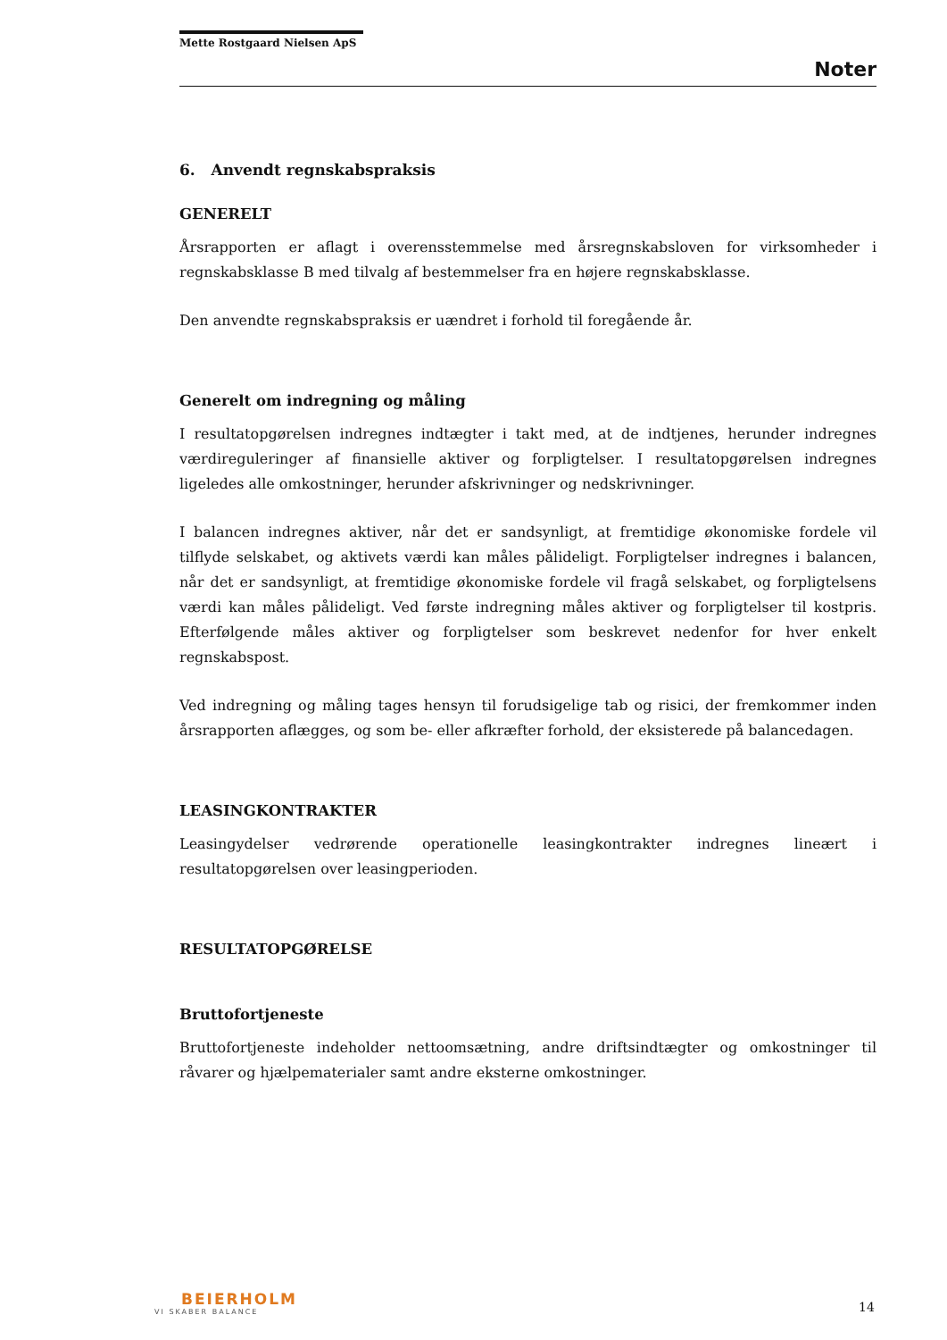Mette Rostgaard Nielsen ApS
Noter
6. Anvendt regnskabspraksis
GENERELT
Årsrapporten er aflagt i overensstemmelse med årsregnskabsloven for virksomheder i regnskabsklasse B med tilvalg af bestemmelser fra en højere regnskabsklasse.
Den anvendte regnskabspraksis er uændret i forhold til foregående år.
Generelt om indregning og måling
I resultatopgørelsen indregnes indtægter i takt med, at de indtjenes, herunder indregnes værdireguleringer af finansielle aktiver og forpligtelser. I resultatopgørelsen indregnes ligeledes alle omkostninger, herunder afskrivninger og nedskrivninger.
I balancen indregnes aktiver, når det er sandsynligt, at fremtidige økonomiske fordele vil tilflyde selskabet, og aktivets værdi kan måles pålideligt. Forpligtelser indregnes i balancen, når det er sandsynligt, at fremtidige økonomiske fordele vil fragå selskabet, og forpligtelsens værdi kan måles pålideligt. Ved første indregning måles aktiver og forpligtelser til kostpris. Efterfølgende måles aktiver og forpligtelser som beskrevet nedenfor for hver enkelt regnskabspost.
Ved indregning og måling tages hensyn til forudsigelige tab og risici, der fremkommer inden årsrapporten aflægges, og som be- eller afkræfter forhold, der eksisterede på balancedagen.
LEASINGKONTRAKTER
Leasingydelser vedrørende operationelle leasingkontrakter indregnes lineært i resultatopgørelsen over leasingperioden.
RESULTATOPGØRELSE
Bruttofortjeneste
Bruttofortjeneste indeholder nettoomsætning, andre driftsindtægter og omkostninger til råvarer og hjælpematerialer samt andre eksterne omkostninger.
BEIERHOLM
VI SKABER BALANCE
14